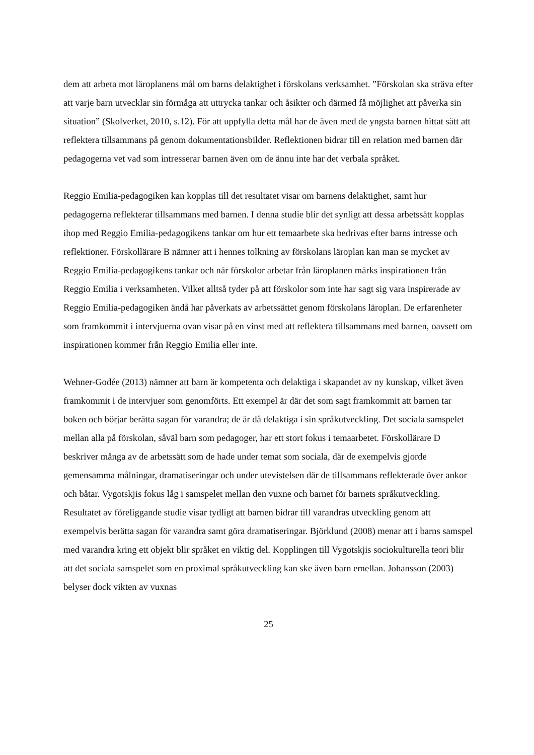dem att arbeta mot läroplanens mål om barns delaktighet i förskolans verksamhet. ”Förskolan ska sträva efter att varje barn utvecklar sin förmåga att uttrycka tankar och åsikter och därmed få möjlighet att påverka sin situation” (Skolverket, 2010, s.12). För att uppfylla detta mål har de även med de yngsta barnen hittat sätt att reflektera tillsammans på genom dokumentationsbilder. Reflektionen bidrar till en relation med barnen där pedagogerna vet vad som intresserar barnen även om de ännu inte har det verbala språket.
Reggio Emilia-pedagogiken kan kopplas till det resultatet visar om barnens delaktighet, samt hur pedagogerna reflekterar tillsammans med barnen. I denna studie blir det synligt att dessa arbetssätt kopplas ihop med Reggio Emilia-pedagogikens tankar om hur ett temaarbete ska bedrivas efter barns intresse och reflektioner. Förskollärare B nämner att i hennes tolkning av förskolans läroplan kan man se mycket av Reggio Emilia-pedagogikens tankar och när förskolor arbetar från läroplanen märks inspirationen från Reggio Emilia i verksamheten. Vilket alltså tyder på att förskolor som inte har sagt sig vara inspirerade av Reggio Emilia-pedagogiken ändå har påverkats av arbetssättet genom förskolans läroplan. De erfarenheter som framkommit i intervjuerna ovan visar på en vinst med att reflektera tillsammans med barnen, oavsett om inspirationen kommer från Reggio Emilia eller inte.
Wehner-Godée (2013) nämner att barn är kompetenta och delaktiga i skapandet av ny kunskap, vilket även framkommit i de intervjuer som genomförts. Ett exempel är där det som sagt framkommit att barnen tar boken och börjar berätta sagan för varandra; de är då delaktiga i sin språkutveckling. Det sociala samspelet mellan alla på förskolan, såväl barn som pedagoger, har ett stort fokus i temaarbetet. Förskollärare D beskriver många av de arbetssätt som de hade under temat som sociala, där de exempelvis gjorde gemensamma målningar, dramatiseringar och under utevistelsen där de tillsammans reflekterade över ankor och båtar. Vygotskjis fokus låg i samspelet mellan den vuxne och barnet för barnets språkutveckling. Resultatet av föreliggande studie visar tydligt att barnen bidrar till varandras utveckling genom att exempelvis berätta sagan för varandra samt göra dramatiseringar. Björklund (2008) menar att i barns samspel med varandra kring ett objekt blir språket en viktig del. Kopplingen till Vygotskjis sociokulturella teori blir att det sociala samspelet som en proximal språkutveckling kan ske även barn emellan. Johansson (2003) belyser dock vikten av vuxnas
25